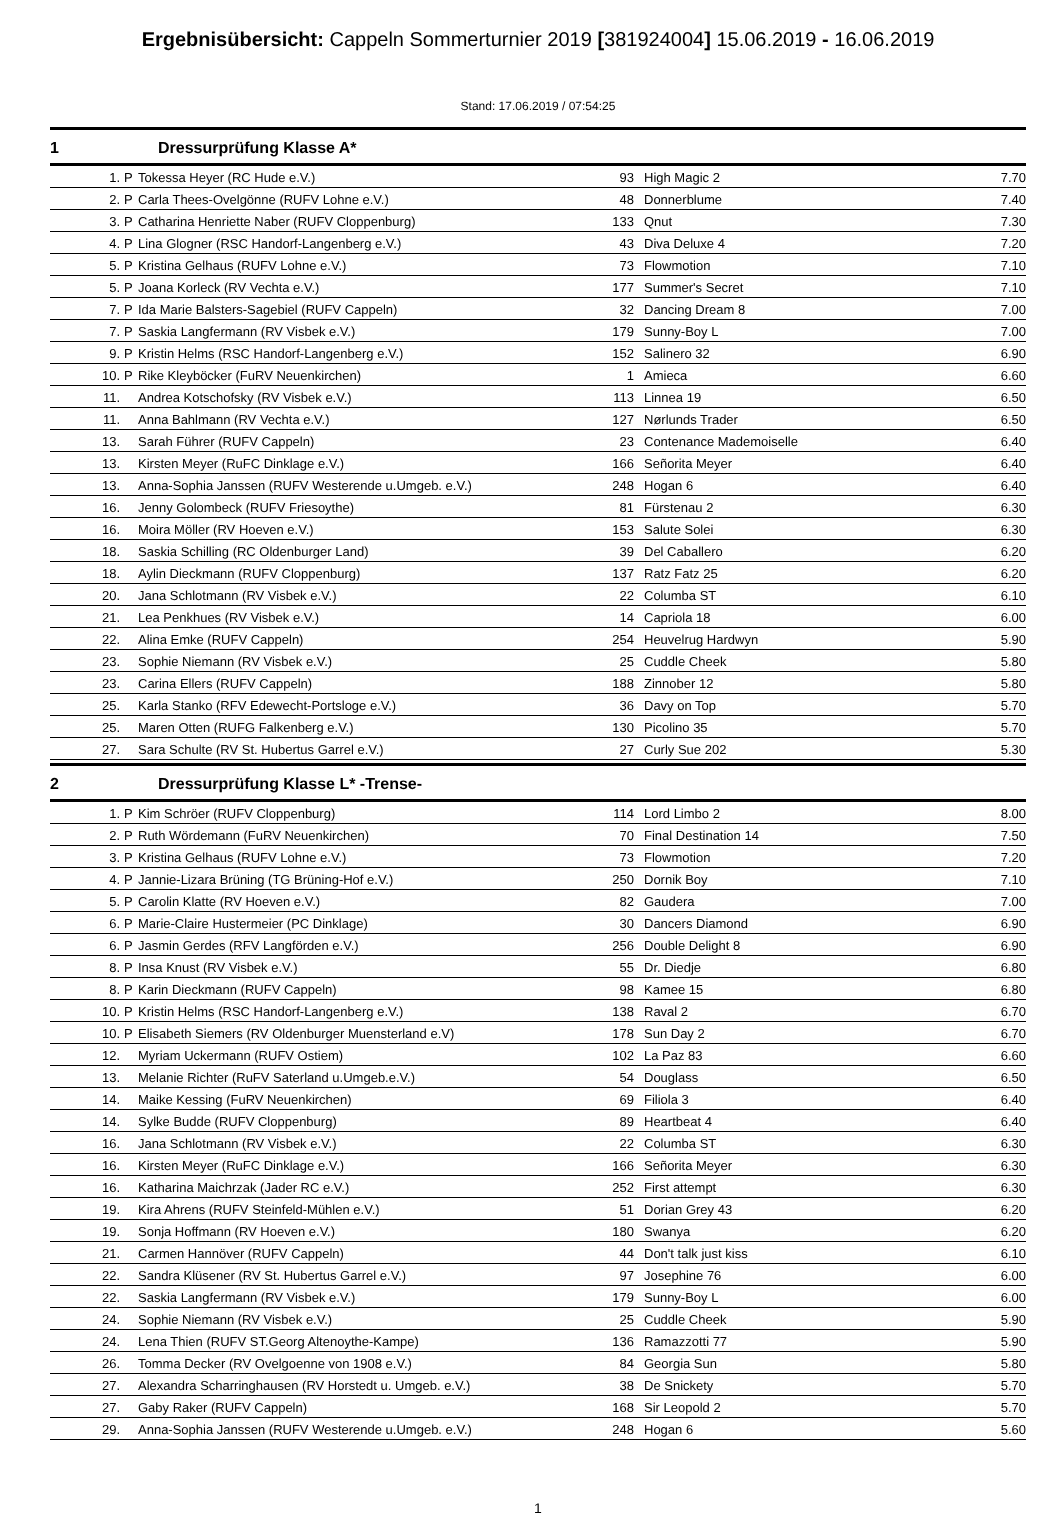Ergebnisübersicht: Cappeln Sommerturnier 2019 [381924004] 15.06.2019 - 16.06.2019
Stand: 17.06.2019 / 07:54:25
1 Dressurprüfung Klasse A*
| 1. | P | Tokessa Heyer (RC Hude e.V.) | 93 | High Magic 2 | 7.70 |
| 2. | P | Carla Thees-Ovelgönne (RUFV Lohne e.V.) | 48 | Donnerblume | 7.40 |
| 3. | P | Catharina Henriette Naber (RUFV Cloppenburg) | 133 | Qnut | 7.30 |
| 4. | P | Lina Glogner (RSC Handorf-Langenberg e.V.) | 43 | Diva Deluxe 4 | 7.20 |
| 5. | P | Kristina Gelhaus (RUFV Lohne e.V.) | 73 | Flowmotion | 7.10 |
| 5. | P | Joana Korleck (RV Vechta e.V.) | 177 | Summer's Secret | 7.10 |
| 7. | P | Ida Marie Balsters-Sagebiel (RUFV Cappeln) | 32 | Dancing Dream 8 | 7.00 |
| 7. | P | Saskia Langfermann (RV Visbek e.V.) | 179 | Sunny-Boy L | 7.00 |
| 9. | P | Kristin Helms (RSC Handorf-Langenberg e.V.) | 152 | Salinero 32 | 6.90 |
| 10. | P | Rike Kleyböcker (FuRV Neuenkirchen) | 1 | Amieca | 6.60 |
| 11. | | Andrea Kotschofsky (RV Visbek e.V.) | 113 | Linnea 19 | 6.50 |
| 11. | | Anna Bahlmann (RV Vechta e.V.) | 127 | Nørlunds Trader | 6.50 |
| 13. | | Sarah Führer (RUFV Cappeln) | 23 | Contenance Mademoiselle | 6.40 |
| 13. | | Kirsten Meyer (RuFC Dinklage e.V.) | 166 | Señorita Meyer | 6.40 |
| 13. | | Anna-Sophia Janssen (RUFV Westerende u.Umgeb. e.V.) | 248 | Hogan 6 | 6.40 |
| 16. | | Jenny Golombeck (RUFV Friesoythe) | 81 | Fürstenau 2 | 6.30 |
| 16. | | Moira Möller (RV Hoeven e.V.) | 153 | Salute Solei | 6.30 |
| 18. | | Saskia Schilling (RC Oldenburger Land) | 39 | Del Caballero | 6.20 |
| 18. | | Aylin Dieckmann (RUFV Cloppenburg) | 137 | Ratz Fatz 25 | 6.20 |
| 20. | | Jana Schlotmann (RV Visbek e.V.) | 22 | Columba ST | 6.10 |
| 21. | | Lea Penkhues (RV Visbek e.V.) | 14 | Capriola 18 | 6.00 |
| 22. | | Alina Emke (RUFV Cappeln) | 254 | Heuvelrug Hardwyn | 5.90 |
| 23. | | Sophie Niemann (RV Visbek e.V.) | 25 | Cuddle Cheek | 5.80 |
| 23. | | Carina Ellers (RUFV Cappeln) | 188 | Zinnober 12 | 5.80 |
| 25. | | Karla Stanko (RFV Edewecht-Portsloge e.V.) | 36 | Davy on Top | 5.70 |
| 25. | | Maren Otten (RUFG Falkenberg e.V.) | 130 | Picolino 35 | 5.70 |
| 27. | | Sara Schulte (RV St. Hubertus Garrel e.V.) | 27 | Curly Sue 202 | 5.30 |
2 Dressurprüfung Klasse L* -Trense-
| 1. | P | Kim Schröer (RUFV Cloppenburg) | 114 | Lord Limbo 2 | 8.00 |
| 2. | P | Ruth Wördemann (FuRV Neuenkirchen) | 70 | Final Destination 14 | 7.50 |
| 3. | P | Kristina Gelhaus (RUFV Lohne e.V.) | 73 | Flowmotion | 7.20 |
| 4. | P | Jannie-Lizara Brüning (TG Brüning-Hof e.V.) | 250 | Dornik Boy | 7.10 |
| 5. | P | Carolin Klatte (RV Hoeven e.V.) | 82 | Gaudera | 7.00 |
| 6. | P | Marie-Claire Hustermeier (PC Dinklage) | 30 | Dancers Diamond | 6.90 |
| 6. | P | Jasmin Gerdes (RFV Langförden e.V.) | 256 | Double Delight 8 | 6.90 |
| 8. | P | Insa Knust (RV Visbek e.V.) | 55 | Dr. Diedje | 6.80 |
| 8. | P | Karin Dieckmann (RUFV Cappeln) | 98 | Kamee 15 | 6.80 |
| 10. | P | Kristin Helms (RSC Handorf-Langenberg e.V.) | 138 | Raval 2 | 6.70 |
| 10. | P | Elisabeth Siemers (RV Oldenburger Muensterland e.V) | 178 | Sun Day 2 | 6.70 |
| 12. | | Myriam Uckermann (RUFV Ostiem) | 102 | La Paz 83 | 6.60 |
| 13. | | Melanie Richter (RuFV Saterland u.Umgeb.e.V.) | 54 | Douglass | 6.50 |
| 14. | | Maike Kessing (FuRV Neuenkirchen) | 69 | Filiola 3 | 6.40 |
| 14. | | Sylke Budde (RUFV Cloppenburg) | 89 | Heartbeat 4 | 6.40 |
| 16. | | Jana Schlotmann (RV Visbek e.V.) | 22 | Columba ST | 6.30 |
| 16. | | Kirsten Meyer (RuFC Dinklage e.V.) | 166 | Señorita Meyer | 6.30 |
| 16. | | Katharina Maichrzak (Jader RC e.V.) | 252 | First attempt | 6.30 |
| 19. | | Kira Ahrens (RUFV Steinfeld-Mühlen e.V.) | 51 | Dorian Grey 43 | 6.20 |
| 19. | | Sonja Hoffmann (RV Hoeven e.V.) | 180 | Swanya | 6.20 |
| 21. | | Carmen Hannöver (RUFV Cappeln) | 44 | Don't talk just kiss | 6.10 |
| 22. | | Sandra Klüsener (RV St. Hubertus Garrel e.V.) | 97 | Josephine 76 | 6.00 |
| 22. | | Saskia Langfermann (RV Visbek e.V.) | 179 | Sunny-Boy L | 6.00 |
| 24. | | Sophie Niemann (RV Visbek e.V.) | 25 | Cuddle Cheek | 5.90 |
| 24. | | Lena Thien (RUFV ST.Georg Altenoythe-Kampe) | 136 | Ramazzotti 77 | 5.90 |
| 26. | | Tomma Decker (RV Ovelgoenne von 1908 e.V.) | 84 | Georgia Sun | 5.80 |
| 27. | | Alexandra Scharringhausen (RV Horstedt u. Umgeb. e.V.) | 38 | De Snickety | 5.70 |
| 27. | | Gaby Raker (RUFV Cappeln) | 168 | Sir Leopold 2 | 5.70 |
| 29. | | Anna-Sophia Janssen (RUFV Westerende u.Umgeb. e.V.) | 248 | Hogan 6 | 5.60 |
1